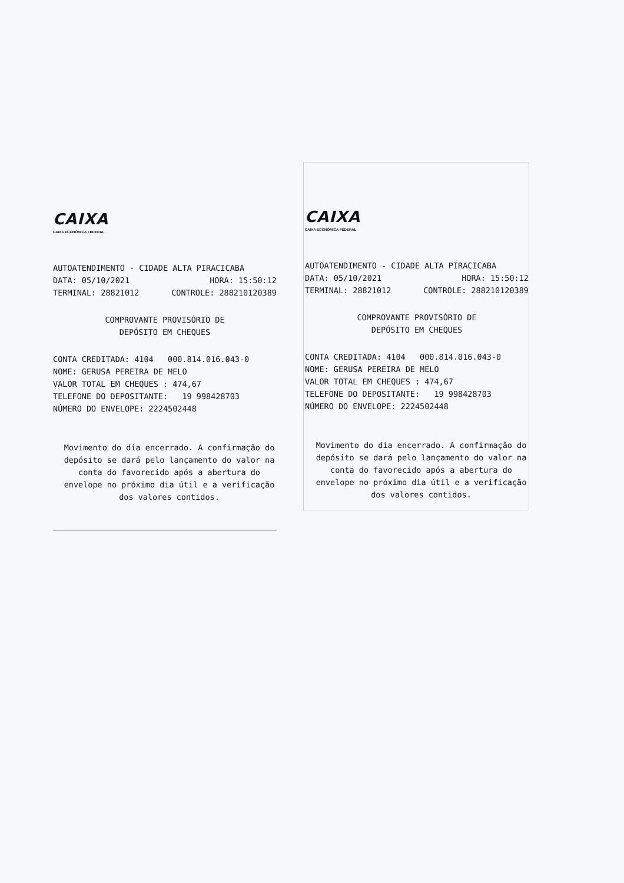CAIXA
CAIXA ECONÔMICA FEDERAL
AUTOATENDIMENTO - CIDADE ALTA PIRACICABA
DATA: 05/10/2021 HORA: 15:50:12
TERMINAL: 28821012 CONTROLE: 288210120389
COMPROVANTE PROVISÓRIO DE
DEPÓSITO EM CHEQUES
CONTA CREDITADA: 4104 000.814.016.043-0
NOME: GERUSA PEREIRA DE MELO
VALOR TOTAL EM CHEQUES : 474,67
TELEFONE DO DEPOSITANTE: 19 998428703
NÚMERO DO ENVELOPE: 2224502448
Movimento do dia encerrado. A confirmação do depósito se dará pelo lançamento do valor na conta do favorecido após a abertura do envelope no próximo dia útil e a verificação dos valores contidos.
CAIXA
CAIXA ECONÔMICA FEDERAL
AUTOATENDIMENTO - CIDADE ALTA PIRACICABA
DATA: 05/10/2021 HORA: 15:50:12
TERMINAL: 28821012 CONTROLE: 288210120389
COMPROVANTE PROVISÓRIO DE
DEPÓSITO EM CHEQUES
CONTA CREDITADA: 4104 000.814.016.043-0
NOME: GERUSA PEREIRA DE MELO
VALOR TOTAL EM CHEQUES : 474,67
TELEFONE DO DEPOSITANTE: 19 998428703
NÚMERO DO ENVELOPE: 2224502448
Movimento do dia encerrado. A confirmação do depósito se dará pelo lançamento do valor na conta do favorecido após a abertura do envelope no próximo dia útil e a verificação dos valores contidos.